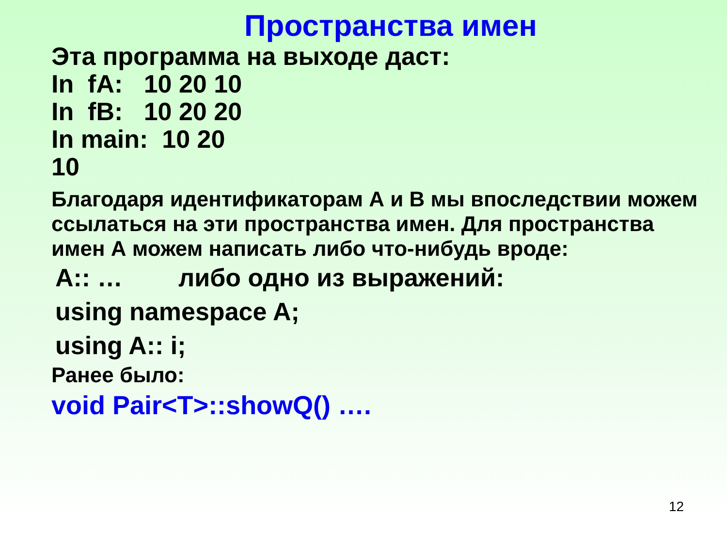Пространства имен
Эта программа на выходе даст:
In fA: 10 20 10
In fB: 10 20 20
In main: 10 20
10
Благодаря идентификаторам А и В мы впоследствии можем ссылаться на эти пространства имен. Для пространства имен А можем написать либо что-нибудь вроде:
A:: … либо одно из выражений:
using namespace A;
using A:: i;
Ранее было:
void Pair<T>::showQ() ….
12